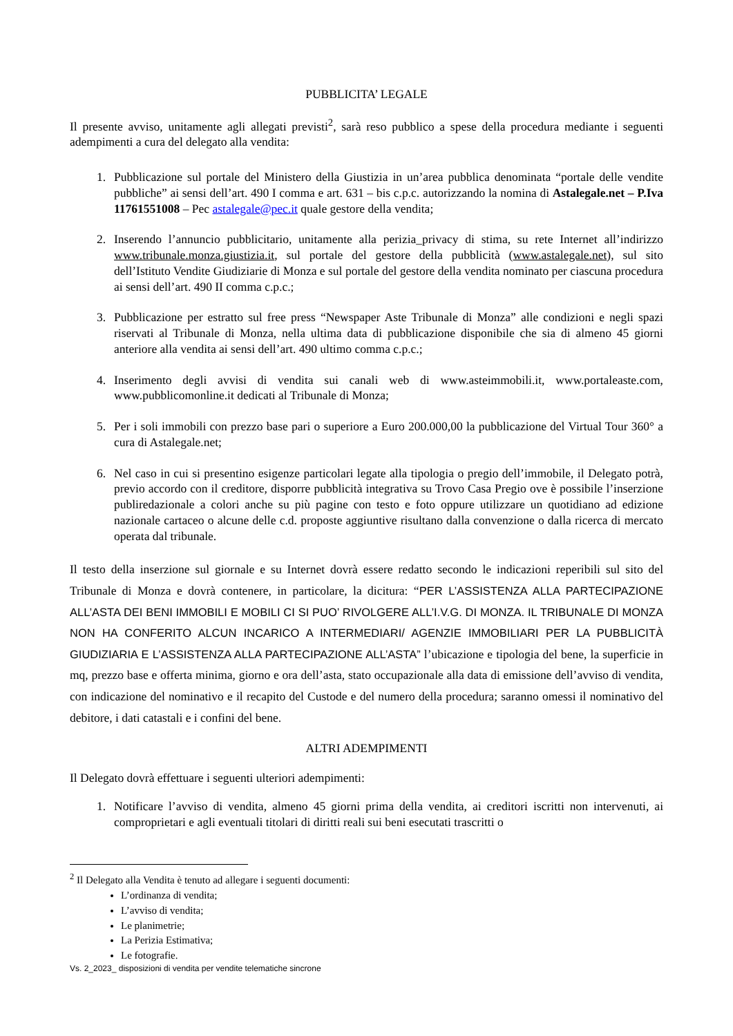PUBBLICITA’ LEGALE
Il presente avviso, unitamente agli allegati previsti<sup>2</sup>, sarà reso pubblico a spese della procedura mediante i seguenti adempimenti a cura del delegato alla vendita:
1. Pubblicazione sul portale del Ministero della Giustizia in un’area pubblica denominata “portale delle vendite pubbliche” ai sensi dell’art. 490 I comma e art. 631 – bis c.p.c. autorizzando la nomina di Astalegale.net – P.Iva 11761551008 – Pec astalegale@pec.it quale gestore della vendita;
2. Inserendo l’annuncio pubblicitario, unitamente alla perizia_privacy di stima, su rete Internet all’indirizzo www.tribunale.monza.giustizia.it, sul portale del gestore della pubblicità (www.astalegale.net), sul sito dell’Istituto Vendite Giudiziarie di Monza e sul portale del gestore della vendita nominato per ciascuna procedura ai sensi dell’art. 490 II comma c.p.c.;
3. Pubblicazione per estratto sul free press “Newspaper Aste Tribunale di Monza” alle condizioni e negli spazi riservati al Tribunale di Monza, nella ultima data di pubblicazione disponibile che sia di almeno 45 giorni anteriore alla vendita ai sensi dell’art. 490 ultimo comma c.p.c.;
4. Inserimento degli avvisi di vendita sui canali web di www.asteimmobili.it, www.portaleaste.com, www.pubblicomonline.it dedicati al Tribunale di Monza;
5. Per i soli immobili con prezzo base pari o superiore a Euro 200.000,00 la pubblicazione del Virtual Tour 360° a cura di Astalegale.net;
6. Nel caso in cui si presentino esigenze particolari legate alla tipologia o pregio dell’immobile, il Delegato potrà, previo accordo con il creditore, disporre pubblicità integrativa su Trovo Casa Pregio ove è possibile l’inserzione publiredazionale a colori anche su più pagine con testo e foto oppure utilizzare un quotidiano ad edizione nazionale cartaceo o alcune delle c.d. proposte aggiuntive risultano dalla convenzione o dalla ricerca di mercato operata dal tribunale.
Il testo della inserzione sul giornale e su Internet dovrà essere redatto secondo le indicazioni reperibili sul sito del Tribunale di Monza e dovrà contenere, in particolare, la dicitura: “PER L’ASSISTENZA ALLA PARTECIPAZIONE ALL’ASTA DEI BENI IMMOBILI E MOBILI CI SI PUO’ RIVOLGERE ALL’I.V.G. DI MONZA. IL TRIBUNALE DI MONZA NON HA CONFERITO ALCUN INCARICO A INTERMEDIARI/ AGENZIE IMMOBILIARI PER LA PUBBLICITÀ GIUDIZIARIA E L’ASSISTENZA ALLA PARTECIPAZIONE ALL’ASTA” l’ubicazione e tipologia del bene, la superficie in mq, prezzo base e offerta minima, giorno e ora dell’asta, stato occupazionale alla data di emissione dell’avviso di vendita, con indicazione del nominativo e il recapito del Custode e del numero della procedura; saranno omessi il nominativo del debitore, i dati catastali e i confini del bene.
ALTRI ADEMPIMENTI
Il Delegato dovrà effettuare i seguenti ulteriori adempimenti:
1. Notificare l’avviso di vendita, almeno 45 giorni prima della vendita, ai creditori iscritti non intervenuti, ai comproprietari e agli eventuali titolari di diritti reali sui beni esecutati trascritti o
<sup>2</sup> Il Delegato alla Vendita è tenuto ad allegare i seguenti documenti:
L’ordinanza di vendita;
L’avviso di vendita;
Le planimetrie;
La Perizia Estimativa;
Le fotografie.
Vs. 2_2023_ disposizioni di vendita per vendite telematiche sincrone